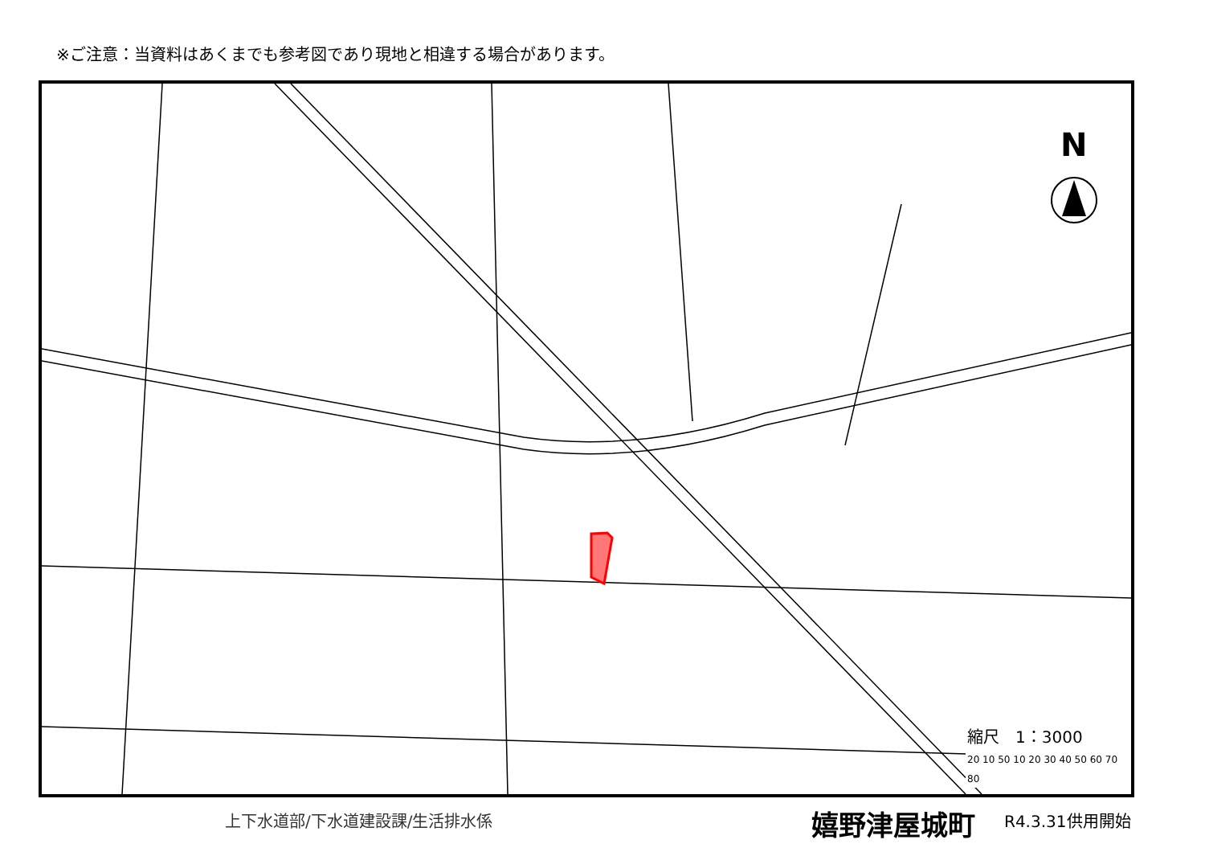※ご注意：当資料はあくまでも参考図であり現地と相違する場合があります。
N
縮尺　1：3000
20 10 50 10 20 30 40 50 60 70 80
上下水道部/下水道建設課/生活排水係 嬉野津屋城町 R4.3.31供用開始